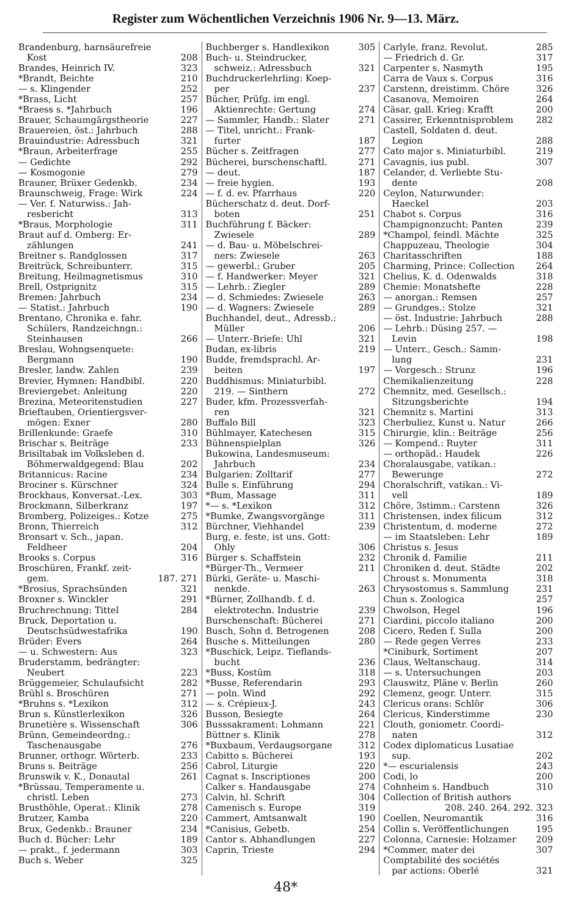Register zum Wöchentlichen Verzeichnis 1906 Nr. 9—13. März.
Brandenburg, harnsäurefreie
Kost 208
Brandes, Heinrich IV. 323
*Brandt, Beichte 210
— s. Klingender 252
*Brass, Licht 257
*Braess s. *Jahrbuch 196
Brauer, Schaumgärgstheorie 227
Brauereien, öst.: Jahrbuch 288
Brauindustrie: Adressbuch 321
*Braun, Arbeiterfrage 255
— Gedichte 292
— Kosmogonie 279
Brauner, Brüxer Gedenkb. 234
Braunschweig, Frage: Wirk 224
— Ver. f. Naturwiss.: Jah-
resbericht 313
*Braus, Morphologie 311
Braut auf d. Omberg: Er-
zählungen 241
Breitner s. Randglossen 317
Breitrück, Schreibunterr. 315
Breitung, Heilmagnetismus 310
Brell, Ostprignitz 315
Bremen: Jahrbuch 234
— Statist.: Jahrbuch 190
Brentano, Chronika e. fahr.
Schülers, Randzeichngn.:
Steinhausen 266
Breslau, Wohngsenquete:
Bergmann 190
Bresler, landw. Zahlen 239
Brevier, Hymnen: Handbibl. 220
Breviergebet: Anleitung 220
Brezina, Meteoritenstudien 227
Brieftauben, Orientiergsver-
mögen: Exner 280
Brillenkunde: Graefe 310
Brischar s. Beiträge 233
Brisiltabak im Volksleben d.
Böhmerwaldgegend: Blau 202
Britannicus: Racine 234
Brociner s. Kürschner 324
Brockhaus, Konversat.-Lex. 303
Brockmann, Silberkranz 197
Bromberg, Polizeiges.: Kotze 275
Bronn, Thierreich 312
Bronsart v. Sch., japan.
Feldheer 204
Brooks s. Corpus 316
Broschüren, Frankf. zeit-
gem. 187. 271
*Brosius, Sprachsünden 321
Broxner s. Winckler 291
Bruchrechnung: Tittel 284
Bruck, Deportation u.
Deutschsüdwestafrika 190
Brüder: Evers 264
— u. Schwestern: Aus 323
Bruderstamm, bedrängter:
Neubert 223
Brüggemeier, Schulaufsicht 282
Brühl s. Broschüren 271
*Bruhns s. *Lexikon 312
Brun s. Künstlerlexikon 326
Brunetière s. Wissenschaft 306
Brünn, Gemeindeordng.:
Taschenausgabe 276
Brunner, orthogr. Wörterb. 233
Bruns s. Beiträge 256
Brunswik v. K., Donautal 261
*Brüssau, Temperamente u.
christl. Leben 273
Brusthöhle, Operat.: Klinik 278
Brutzer, Kamba 220
Brux, Gedenkb.: Brauner 234
Buch d. Bücher: Lehr 189
— prakt., f. jedermann 303
Buch s. Weber 325
Buchberger s. Handlexikon 305
Buch- u. Steindrucker,
schweiz.: Adressbuch 321
Buchdruckerlehrling: Koep-
per 237
Bücher, Prüfg. im engl.
Aktienrechte: Gertung 274
— Sammler, Handb.: Slater 271
— Titel, unricht.: Frank-
furter 187
Bücher s. Zeitfragen 277
Bücherei, burschenschaftl. 271
— deut. 187
— freie hygien. 193
— f. d. ev. Pfarrhaus 220
Bücherschatz d. deut. Dorf-
boten 251
Buchführung f. Bäcker:
Zwiesele 289
— d. Bau- u. Möbelschrei-
ners: Zwiesele 263
— gewerbl.: Gruber 205
— f. Handwerker: Meyer 321
— Lehrb.: Ziegler 289
— d. Schmiedes: Zwiesele 263
— d. Wagners: Zwiesele 289
Buchhandel, deut., Adressb.:
Müller 206
— Unterr.-Briefe: Uhl 321
Budan, ex-libris 219
Budde, fremdsprachl. Ar-
beiten 197
Buddhismus: Miniaturbibl.
219. — Sinthern 272
Buder, kfm. Prozessverfah-
ren 321
Buffalo Bill 323
Bühlmayer, Katechesen 315
Bühnenspielplan 326
Bukowina, Landesmuseum:
Jahrbuch 234
Bulgarien: Zolltarif 277
Bulle s. Einführung 294
*Bum, Massage 311
*— s. *Lexikon 312
*Bumke, Zwangsvorgänge 311
Bürchner, Viehhandel 239
Burg, e. feste, ist uns. Gott:
Ohly 306
Bürger s. Schaffstein 232
*Bürger-Th., Vermeer 211
Bürki, Geräte- u. Maschi-
nenkde. 263
*Bürner, Zollhandb. f. d.
elektrotechn. Industrie 239
Burschenschaft: Bücherei 271
Busch, Sohn d. Betrogenen 208
Busche s. Mitteilungen 280
*Buschick, Leipz. Tieflands-
bucht 236
*Buss, Kostüm 318
*Busse, Referendarin 293
— poln. Wind 292
— s. Crépieux-J. 243
Busson, Besiegte 264
Busssakrament: Lohmann 221
Büttner s. Klinik 278
*Buxbaum, Verdaugsorgane 312
Cabitto s. Bücherei 193
Cabrol, Liturgie 220
Cagnat s. Inscriptiones 200
Calker s. Handausgabe 274
Calvin, hl. Schrift 304
Camenisch s. Europe 319
Cammert, Amtsanwalt 190
*Canisius, Gebetb. 254
Cantor s. Abhandlungen 227
Caprin, Trieste 294
Carlyle, franz. Revolut. 285
— Friedrich d. Gr. 317
Carpenter s. Nasmyth 195
Carra de Vaux s. Corpus 316
Carstenn, dreistimm. Chöre 326
Casanova, Memoiren 264
Cäsar, gall. Krieg: Krafft 200
Cassirer, Erkenntnisproblem 282
Castell, Soldaten d. deut.
Legion 288
Cato major s. Miniaturbibl. 219
Cavagnis, ius publ. 307
Celander, d. Verliebte Stu-
dente 208
Ceylon, Naturwunder:
Haeckel 203
Chabot s. Corpus 316
Champignonzucht: Panten 239
*Champol, feindl. Mächte 325
Chappuzeau, Theologie 304
Charitasschriften 188
Charming, Prince: Collection 264
Chelius, K. d. Odenwalds 318
Chemie: Monatshefte 228
— anorgan.: Remsen 257
— Grundges.: Stolze 321
— öst. Industrie: Jahrbuch 288
— Lehrb.: Düsing 257. —
Levin 198
— Unterr., Gesch.: Samm-
lung 231
— Vorgesch.: Strunz 196
Chemikalienzeitung 228
Chemnitz, med. Gesellsch.:
Sitzungsberichte 194
Chemnitz s. Martini 313
Cherbuliez, Kunst u. Natur 266
Chirurgie, klin.: Beiträge 256
— Kompend.: Ruyter 311
— orthopäd.: Haudek 226
Choralausgabe, vatikan.:
Bewerunge 272
Choralschrift, vatikan.: Vi-
vell 189
Chöre, 3stimm.: Carstenn 326
Christensen, index filicum 312
Christentum, d. moderne 272
— im Staatsleben: Lehr 189
Christus s. Jesus
Chronik d. Familie 211
Chroniken d. deut. Städte 202
Chroust s. Monumenta 318
Chrysostomus s. Sammlung 231
Chun s. Zoologica 257
Chwolson, Hegel 196
Ciardini, piccolo italiano 200
Cicero, Reden f. Sulla 200
— Rede gegen Verres 233
*Ciniburk, Sortiment 207
Claus, Weltanschaug. 314
— s. Untersuchungen 203
Clauswitz, Pläne v. Berlin 260
Clemenz, geogr. Unterr. 315
Clericus orans: Schlör 306
Clericus, Kinderstimme 230
Clouth, goniometr. Coordi-
naten 312
Codex diplomaticus Lusatiae
sup. 202
*— escurialensis 243
Codi, lo 200
Cohnheim s. Handbuch 310
Collection of British authors
208. 240. 264. 292. 323
Coellen, Neuromantik 316
Collin s. Veröffentlichungen 195
Colonna, Carnesie: Holzamer 209
*Commer, mater dei 307
Comptabilité des sociétés
par actions: Oberlé 321
48*